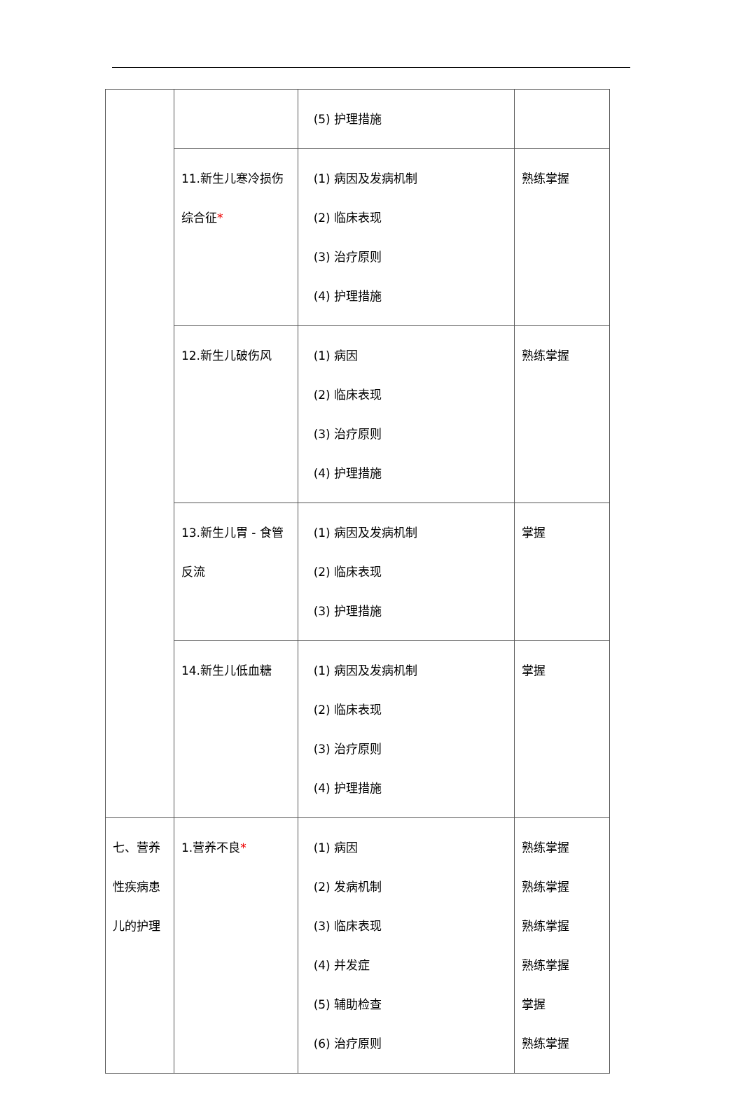| | | (5) 护理措施 | |
| | 11.新生儿寒冷损伤综合征 * | (1) 病因及发病机制 (2) 临床表现 (3) 治疗原则 (4) 护理措施 | 熟练掌握 |
| | 12.新生儿破伤风 | (1) 病因 (2) 临床表现 (3) 治疗原则 (4) 护理措施 | 熟练掌握 |
| | 13.新生儿胃 - 食管反流 | (1) 病因及发病机制 (2) 临床表现 (3) 护理措施 | 掌握 |
| | 14.新生儿低血糖 | (1) 病因及发病机制 (2) 临床表现 (3) 治疗原则 (4) 护理措施 | 掌握 |
| 七、营养性疾病患儿的护理 | 1.营养不良 * | (1) 病因 (2) 发病机制 (3) 临床表现 (4) 并发症 (5) 辅助检查 (6) 治疗原则 | 熟练掌握 熟练掌握 熟练掌握 熟练掌握 掌握 熟练掌握 |